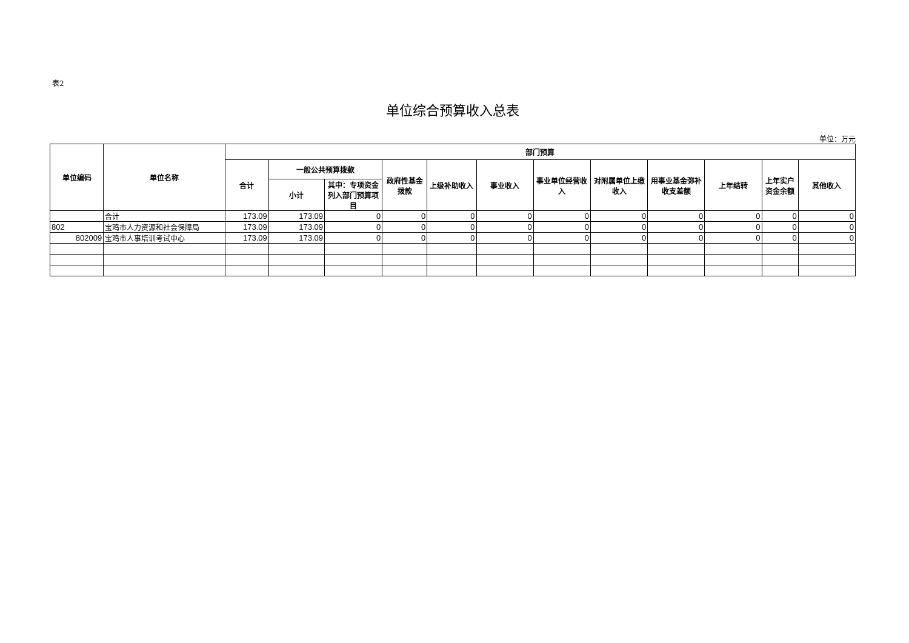表2
单位综合预算收入总表
单位：万元
| 单位编码 | 单位名称 | 部门预算 | | | | | | | | | | | |
| --- | --- | --- | --- | --- | --- | --- | --- | --- | --- | --- | --- | --- | --- |
| | | 合计 | 一般公共预算拨款 | | 政府性基金拨款 | 上级补助收入 | 事业收入 | 事业单位经营收入 | 对附属单位上缴收入 | 用事业基金弥补收支差额 | 上年结转 | 上年实户资金余额 | 其他收入 |
| | | | 小计 | 其中：专项资金列入部门预算项目 | | | | | | | | | |
| | 合计 | 173.09 | 173.09 | 0 | 0 | 0 | 0 | 0 | 0 | 0 | 0 | 0 | 0 |
| 802 | 宝鸡市人力资源和社会保障局 | 173.09 | 173.09 | 0 | 0 | 0 | 0 | 0 | 0 | 0 | 0 | 0 | 0 |
| 802009 | 宝鸡市人事培训考试中心 | 173.09 | 173.09 | 0 | 0 | 0 | 0 | 0 | 0 | 0 | 0 | 0 | 0 |